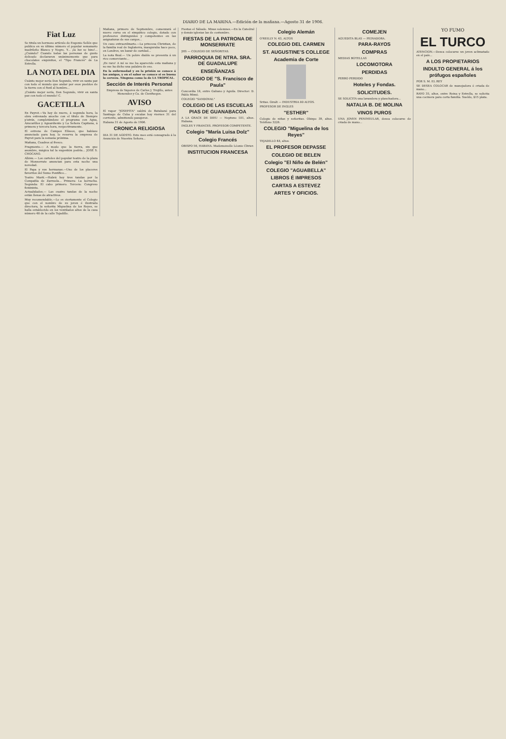DIARIO DE LA MARINA.—Edición de la mañana.—Agosto 31 de 1906.
Fiat Luz
Se titula un hermoso artículo de Eugenio Sellés que publica en su último número el popular semanario madrileño Blanco y Negro. Y... ¡la luz se hizo!... ¿Cuándo? Cuando todas las personas de gusto delicado declararon unánimemente que para chocolates exquisitos, el "Tipo Francés" de La Estrella.
LA NOTA DEL DIA
Cuánto mejor sería Don Segundo, vivir en santa paz con todo el mundo que andar por esos pueblos de la tierra con el fusil al hombro...
¡Cuánto mejor sería, Don Segundo, vivir en santa paz con todo el mundo! C.
GACETILLA
En Payret.—Va hoy de nuevo, á segunda hora, la obra estrenada anoche con el título de Siempre p'atrás, completándose el programa con Agua, Azucarillos y Aguardiente y La Señora Capitana, á primera y tercera hora, respectivamente.
El estreno de Campos Elíseos, que habíase anunciado para hoy, lo reserva la empresa de Payret para la semana próxima.
Mañana, Cuadros al fresco.
Fragmento.— A modo que la tierra, sin que asombre, mágica tal la sugestión podría... JOSÉ S. CHOCANO.
Albisu.— Los carteles del popular teatro de la plaza de Monserrate anuncian para esta noche una novedad.
El Papa y sus hermanas.—Uno de los placeres favoritos del Sumo Pontífice...
Teatro Martí.—Habrá hoy tres tandas por la Compañía de Zarzuela... Primera: La borracha. Segunda: El cabo primero. Tercera: Congreso feminista.
Actualidades.— Las cuatro tandas de la noche están llenas de atractivos.
Muy recomendable.—Lo es ciertamente el Colegio que con el nombre de su joven é ilustrada directora, la señorita Miguelina de los Reyes, se halla establecido en los ventilados altos de la casa número 48 de la calle Tejadillo.
Mañana, primero de Septiembre, comenzará el nuevo curso en el simpático colegio, dotado con profesores distinguidos y competentes en las asignaturas de sus cargos...
Un caso extraordinario.—La princesa Christian, de la familia real de Inglaterra, inauguraba hace poco, en Londres, un bazar de caridad...
La nota final.— Un pobre diablo se presenta á un rico comerciante...
¡Es raro! A mí se me ha aparecido esta mañana y no me ha dicho una palabra de eso.
En la enfermedad y en la prisión se conoce á los amigos, y en el sabor se conoce si es buena la cerveza. Ninguna como la de LA TROPICAL.
Sección de Interés Personal
Empresa de Vapores de Carlos J. Trujillo, antes Menendez y Ca. de Cienfuegos.
AVISO
El vapor "JOSEFITA" saldrá de Batabanó para Santiago de Cuba y escalas hoy viernes 31 del corriente, admitiendo pasajeros.
Habana 31 de Agosto de 1906.
CRONICA RELIGIOSA
DIA 31 DE AGOSTO. Este mes está consagrado á la Asunción de Nuestra Señora...
Fiestas el Sábado. Misas solemnes.—En la Catedral y demás iglesias las de costumbre.
FIESTAS DE LA PATRONA DE MONSERRATE
JHS — COLEGIO DE SEÑORITAS.
PARROQUIA DE NTRA. SRA. DE GUADALUPE
ENSEÑANZAS
COLEGIO DE "S. Francisco de Paula"
Concordia 18, entre Galiano y Aguila. Director: D. Pablo Mimó.
COLEGIO "SANDOVAL"
COLEGIO DE LAS ESCUELAS PIAS DE GUANABACOA
A LA GRACE DE DIEU — Neptuno 101, altos. Habana.
INGLES Y FRANCES. PROFESOR COMPETENTE.
Colegio "María Luisa Dolz"
Colegio Francés
OBISPO 56, HABANA. Mademoiselle Léonie Clivier.
INSTITUCION FRANCESA
Colegio Alemán
O'REILLY N. 43, ALTOS
COLEGIO DEL CARMEN
ST. AUGUSTINE'S COLLEGE
Academia de Corte
Sritas. Giralt — INDUSTRIA 80 ALTOS.
PROFESOR DE INGLES
"ESTHER"
Colegio de niñas y señoritas. Obispo 39, altos. Teléfono 3226.
COLEGIO "Miguelina de los Reyes"
TEJADILLO 48, altos.
EL PROFESOR DEPASSE
COLEGIO DE BELEN
Colegio "El Niño de Belén"
COLEGIO "AGUABELLA"
LIBROS É IMPRESOS
CARTAS A ESTEVEZ
ARTES Y OFICIOS.
COMEJEN
AGUEDITA BLAS — PEINADORA.
PARA-RAYOS
COMPRAS
MEDIAS BOTELLAS
LOCOMOTORA
PERDIDAS
PERRO PERDIDO
Hoteles y Fondas.
SOLICITUDES.
SE SOLICITA una lavandera y planchadora...
NATALIA B. DE MOLINA
VINOS PUROS
UNA JOVEN PENINSULAR, desea colocarse de criada de mano...
YO FUMO
EL TURCO
ATENCION.—Desea colocarse un joven aclimatado en el país...
A LOS PROPIETARIOS
INDULTO GENERAL á los prófugos españoles
POR S. M. EL REY
SE DESEA COLOCAR de manejadora ó criada de mano...
RAYO 35, altos, entre Reina y Estrella, se solicita una cocinera para corta familia. Sueldo, $15 plata.